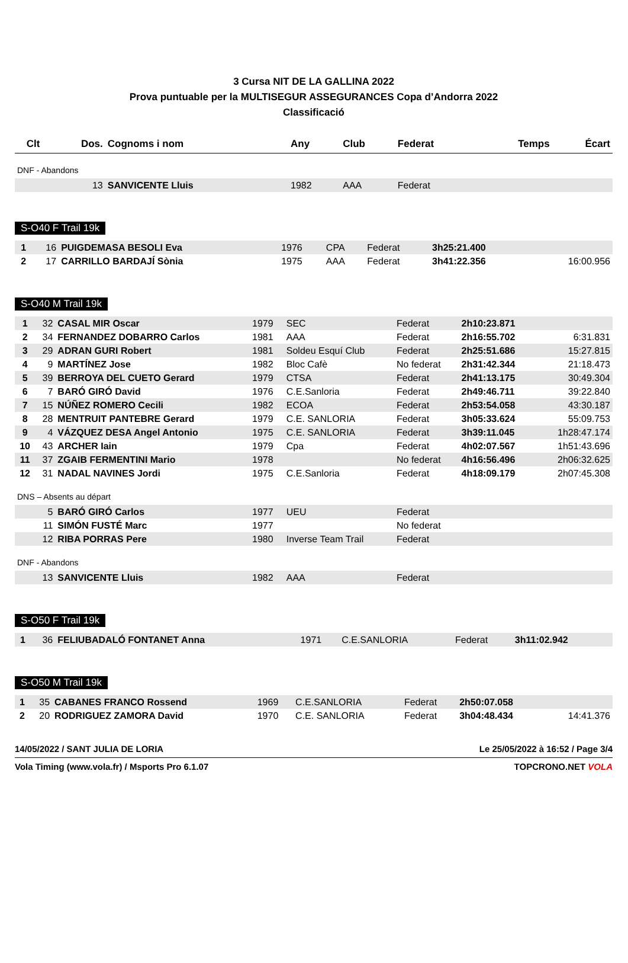3 Cursa NIT DE LA GALLINA 2022
Prova puntuable per la MULTISEGUR ASSEGURANCES Copa d’Andorra 2022
Classificació
| Clt | Dos. | Cognoms i nom | Any | Club | Federat | Temps | Écart |
| --- | --- | --- | --- | --- | --- | --- | --- |
| DNF - Abandons | | | | | | | |
| | 13 | SANVICENTE Lluis | 1982 | AAA | Federat | | |
S-O40 F Trail 19k
| 1 | 16 | PUIGDEMASA BESOLI Eva | 1976 | CPA | Federat | 3h25:21.400 | |
| 2 | 17 | CARRILLO BARDAJÍ Sònia | 1975 | AAA | Federat | 3h41:22.356 | 16:00.956 |
S-O40 M Trail 19k
| 1 | 32 | CASAL MIR Oscar | 1979 | SEC | Federat | 2h10:23.871 | |
| 2 | 34 | FERNANDEZ DOBARRO Carlos | 1981 | AAA | Federat | 2h16:55.702 | 6:31.831 |
| 3 | 29 | ADRAN GURI Robert | 1981 | Soldeu Esquí Club | Federat | 2h25:51.686 | 15:27.815 |
| 4 | 9 | MARTÍNEZ Jose | 1982 | Bloc Cafè | No federat | 2h31:42.344 | 21:18.473 |
| 5 | 39 | BERROYA DEL CUETO Gerard | 1979 | CTSA | Federat | 2h41:13.175 | 30:49.304 |
| 6 | 7 | BARÓ GIRÓ David | 1976 | C.E.Sanloria | Federat | 2h49:46.711 | 39:22.840 |
| 7 | 15 | NÚÑEZ ROMERO Cecili | 1982 | ECOA | Federat | 2h53:54.058 | 43:30.187 |
| 8 | 28 | MENTRUIT PANTEBRE Gerard | 1979 | C.E. SANLORIA | Federat | 3h05:33.624 | 55:09.753 |
| 9 | 4 | VÁZQUEZ DESA Angel Antonio | 1975 | C.E. SANLORIA | Federat | 3h39:11.045 | 1h28:47.174 |
| 10 | 43 | ARCHER Iain | 1979 | Cpa | Federat | 4h02:07.567 | 1h51:43.696 |
| 11 | 37 | ZGAIB FERMENTINI Mario | 1978 | | No federat | 4h16:56.496 | 2h06:32.625 |
| 12 | 31 | NADAL NAVINES Jordi | 1975 | C.E.Sanloria | Federat | 4h18:09.179 | 2h07:45.308 |
| DNS – Absents au départ | | | | | | | |
| | 5 | BARÓ GIRÓ Carlos | 1977 | UEU | Federat | | |
| | 11 | SIMÓN FUSTÉ Marc | 1977 | | No federat | | |
| | 12 | RIBA PORRAS Pere | 1980 | Inverse Team Trail | Federat | | |
| DNF - Abandons | | | | | | | |
| | 13 | SANVICENTE Lluis | 1982 | AAA | Federat | | |
S-O50 F Trail 19k
| 1 | 36 | FELIUBADALÓ FONTANET Anna | 1971 | C.E.SANLORIA | Federat | 3h11:02.942 | |
S-O50 M Trail 19k
| 1 | 35 | CABANES FRANCO Rossend | 1969 | C.E.SANLORIA | Federat | 2h50:07.058 | |
| 2 | 20 | RODRIGUEZ ZAMORA David | 1970 | C.E. SANLORIA | Federat | 3h04:48.434 | 14:41.376 |
14/05/2022 / SANT JULIA DE LORIA Le 25/05/2022 à 16:52 / Page 3/4
Vola Timing (www.vola.fr) / Msports Pro 6.1.07 TOPCRONO.NET VOLA